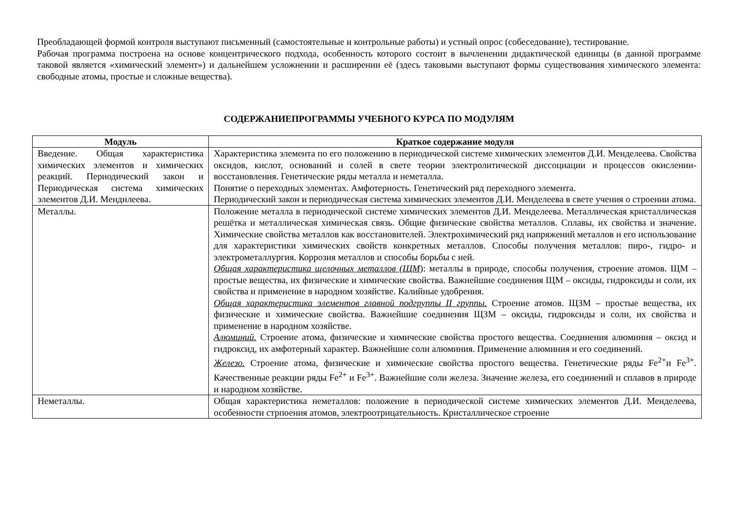Преобладающей формой контроля выступают письменный (самостоятельные и контрольные работы) и устный опрос (собеседование), тестирование.
Рабочая программа построена на основе концентрического подхода, особенность которого состоит в вычленении дидактической единицы (в данной программе таковой является «химический элемент») и дальнейшем усложнении и расширении её (здесь таковыми выступают формы существования химического элемента: свободные атомы, простые и сложные вещества).
СОДЕРЖАНИЕПРОГРАММЫ УЧЕБНОГО КУРСА ПО МОДУЛЯМ
| Модуль | Краткое содержание модуля |
| --- | --- |
| Введение. Общая характеристика химических элементов и химических реакций. Периодический закон и Периодическая система химических элементов Д.И. Менднлеева. | Характеристика элемента по его положению в периодической системе химических элементов Д.И. Менделеева. Свойства оксидов, кислот, оснований и солей в свете теории электролитической диссоциации и процессов окислении-восстановления. Генетические ряды металла и неметалла. Понятие о переходных элементах. Амфотерность. Генетический ряд переходного элемента. Периодический закон и периодическая система химических элементов Д.И. Менделеева в свете учения о строении атома. |
| Металлы. | Положение металла в периодической системе химических элементов Д.И. Менделеева. Металлическая кристаллическая решётка и металлическая химическая связь. Общие физические свойства металлов. Сплавы, их свойства и значение. Химические свойства металлов как восстановителей. Электрохимический ряд напряжений металлов и его использование для характеристики химических свойств конкретных металлов. Способы получения металлов: пиро-, гидро- и электрометаллургия. Коррозия металлов и способы борьбы с ней. Общая характеристика щелочных металлов (ЩМ ): металлы в природе, способы получения, строение атомов. ЩМ – простые вещества, их физические и химические свойства. Важнейшие соединения ЩМ – оксиды, гидроксиды и соли, их свойства и применение в народном хозяйстве. Калийные удобрения. Общая характеристика элементов главной подгруппы II группы. Строение атомов. ЩЗМ – простые вещества, их физические и химические свойства. Важнейшие соединения ЩЗМ – оксиды, гидроксиды и соли, их свойства и применение в народном хозяйстве. Алюминий. Строение атома, физические и химические свойства простого вещества. Соединения алюминия – оксид и гидроксид, их амфотерный характер. Важнейшие соли алюминия. Применение алюминия и его соединений. Железо. Строение атома, физические и химические свойства простого вещества. Генетические ряды Fe<sup>2+</sup>и Fe<sup>3+</sup>. Качественные реакции ряды Fe<sup>2+</sup> и Fe<sup>3+</sup>. Важнейшие соли железа. Значение железа, его соединений и сплавов в природе и народном хозяйстве. |
| Неметаллы. | Общая характеристика неметаллов: положение в периодической системе химических элементов Д.И. Менделеева, особенности стрпоения атомов, электроотрицательность. Кристаллическое строение |